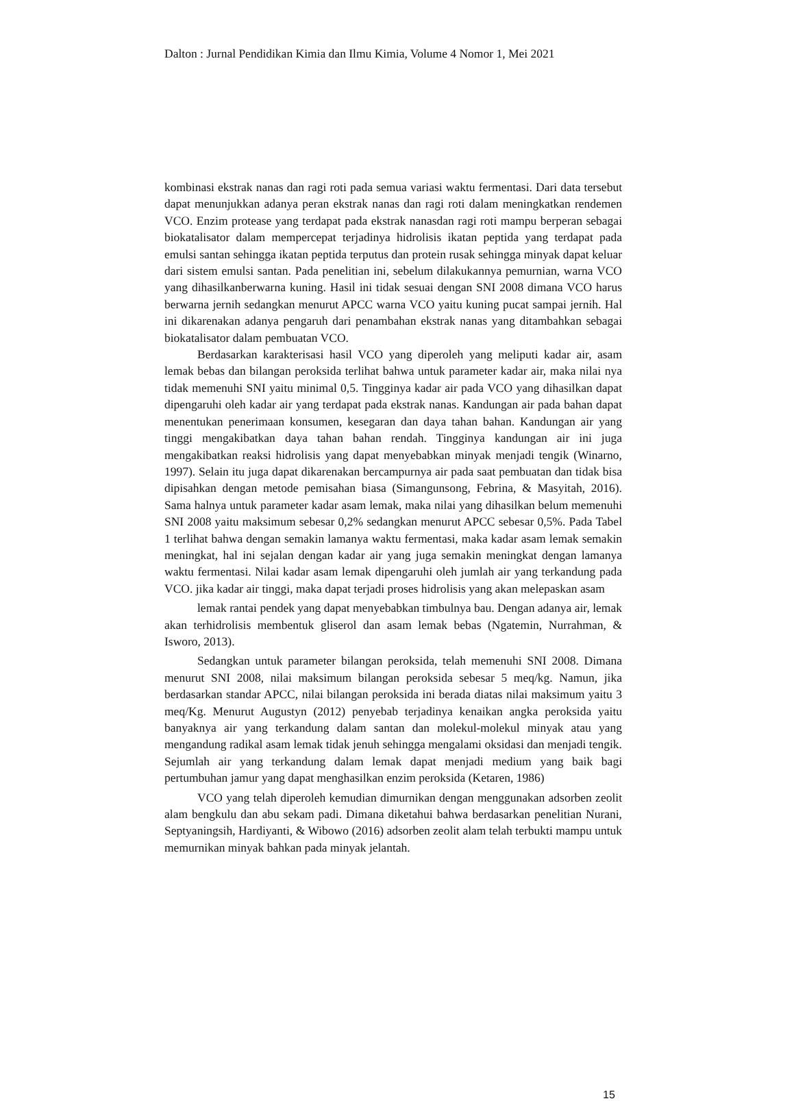Dalton : Jurnal Pendidikan Kimia dan Ilmu Kimia, Volume 4 Nomor 1, Mei 2021
kombinasi ekstrak nanas dan ragi roti pada semua variasi waktu fermentasi. Dari data tersebut dapat menunjukkan adanya peran ekstrak nanas dan ragi roti dalam meningkatkan rendemen VCO. Enzim protease yang terdapat pada ekstrak nanasdan ragi roti mampu berperan sebagai biokatalisator dalam mempercepat terjadinya hidrolisis ikatan peptida yang terdapat pada emulsi santan sehingga ikatan peptida terputus dan protein rusak sehingga minyak dapat keluar dari sistem emulsi santan. Pada penelitian ini, sebelum dilakukannya pemurnian, warna VCO yang dihasilkanberwarna kuning. Hasil ini tidak sesuai dengan SNI 2008 dimana VCO harus berwarna jernih sedangkan menurut APCC warna VCO yaitu kuning pucat sampai jernih. Hal ini dikarenakan adanya pengaruh dari penambahan ekstrak nanas yang ditambahkan sebagai biokatalisator dalam pembuatan VCO.
Berdasarkan karakterisasi hasil VCO yang diperoleh yang meliputi kadar air, asam lemak bebas dan bilangan peroksida terlihat bahwa untuk parameter kadar air, maka nilai nya tidak memenuhi SNI yaitu minimal 0,5. Tingginya kadar air pada VCO yang dihasilkan dapat dipengaruhi oleh kadar air yang terdapat pada ekstrak nanas. Kandungan air pada bahan dapat menentukan penerimaan konsumen, kesegaran dan daya tahan bahan. Kandungan air yang tinggi mengakibatkan daya tahan bahan rendah. Tingginya kandungan air ini juga mengakibatkan reaksi hidrolisis yang dapat menyebabkan minyak menjadi tengik (Winarno, 1997). Selain itu juga dapat dikarenakan bercampurnya air pada saat pembuatan dan tidak bisa dipisahkan dengan metode pemisahan biasa (Simangunsong, Febrina, & Masyitah, 2016). Sama halnya untuk parameter kadar asam lemak, maka nilai yang dihasilkan belum memenuhi SNI 2008 yaitu maksimum sebesar 0,2% sedangkan menurut APCC sebesar 0,5%. Pada Tabel 1 terlihat bahwa dengan semakin lamanya waktu fermentasi, maka kadar asam lemak semakin meningkat, hal ini sejalan dengan kadar air yang juga semakin meningkat dengan lamanya waktu fermentasi. Nilai kadar asam lemak dipengaruhi oleh jumlah air yang terkandung pada VCO. jika kadar air tinggi, maka dapat terjadi proses hidrolisis yang akan melepaskan asam
lemak rantai pendek yang dapat menyebabkan timbulnya bau. Dengan adanya air, lemak akan terhidrolisis membentuk gliserol dan asam lemak bebas (Ngatemin, Nurrahman, & Isworo, 2013).
Sedangkan untuk parameter bilangan peroksida, telah memenuhi SNI 2008. Dimana menurut SNI 2008, nilai maksimum bilangan peroksida sebesar 5 meq/kg. Namun, jika berdasarkan standar APCC, nilai bilangan peroksida ini berada diatas nilai maksimum yaitu 3 meq/Kg. Menurut Augustyn (2012) penyebab terjadinya kenaikan angka peroksida yaitu banyaknya air yang terkandung dalam santan dan molekul-molekul minyak atau yang mengandung radikal asam lemak tidak jenuh sehingga mengalami oksidasi dan menjadi tengik. Sejumlah air yang terkandung dalam lemak dapat menjadi medium yang baik bagi pertumbuhan jamur yang dapat menghasilkan enzim peroksida (Ketaren, 1986)
VCO yang telah diperoleh kemudian dimurnikan dengan menggunakan adsorben zeolit alam bengkulu dan abu sekam padi. Dimana diketahui bahwa berdasarkan penelitian Nurani, Septyaningsih, Hardiyanti, & Wibowo (2016) adsorben zeolit alam telah terbukti mampu untuk memurnikan minyak bahkan pada minyak jelantah.
15